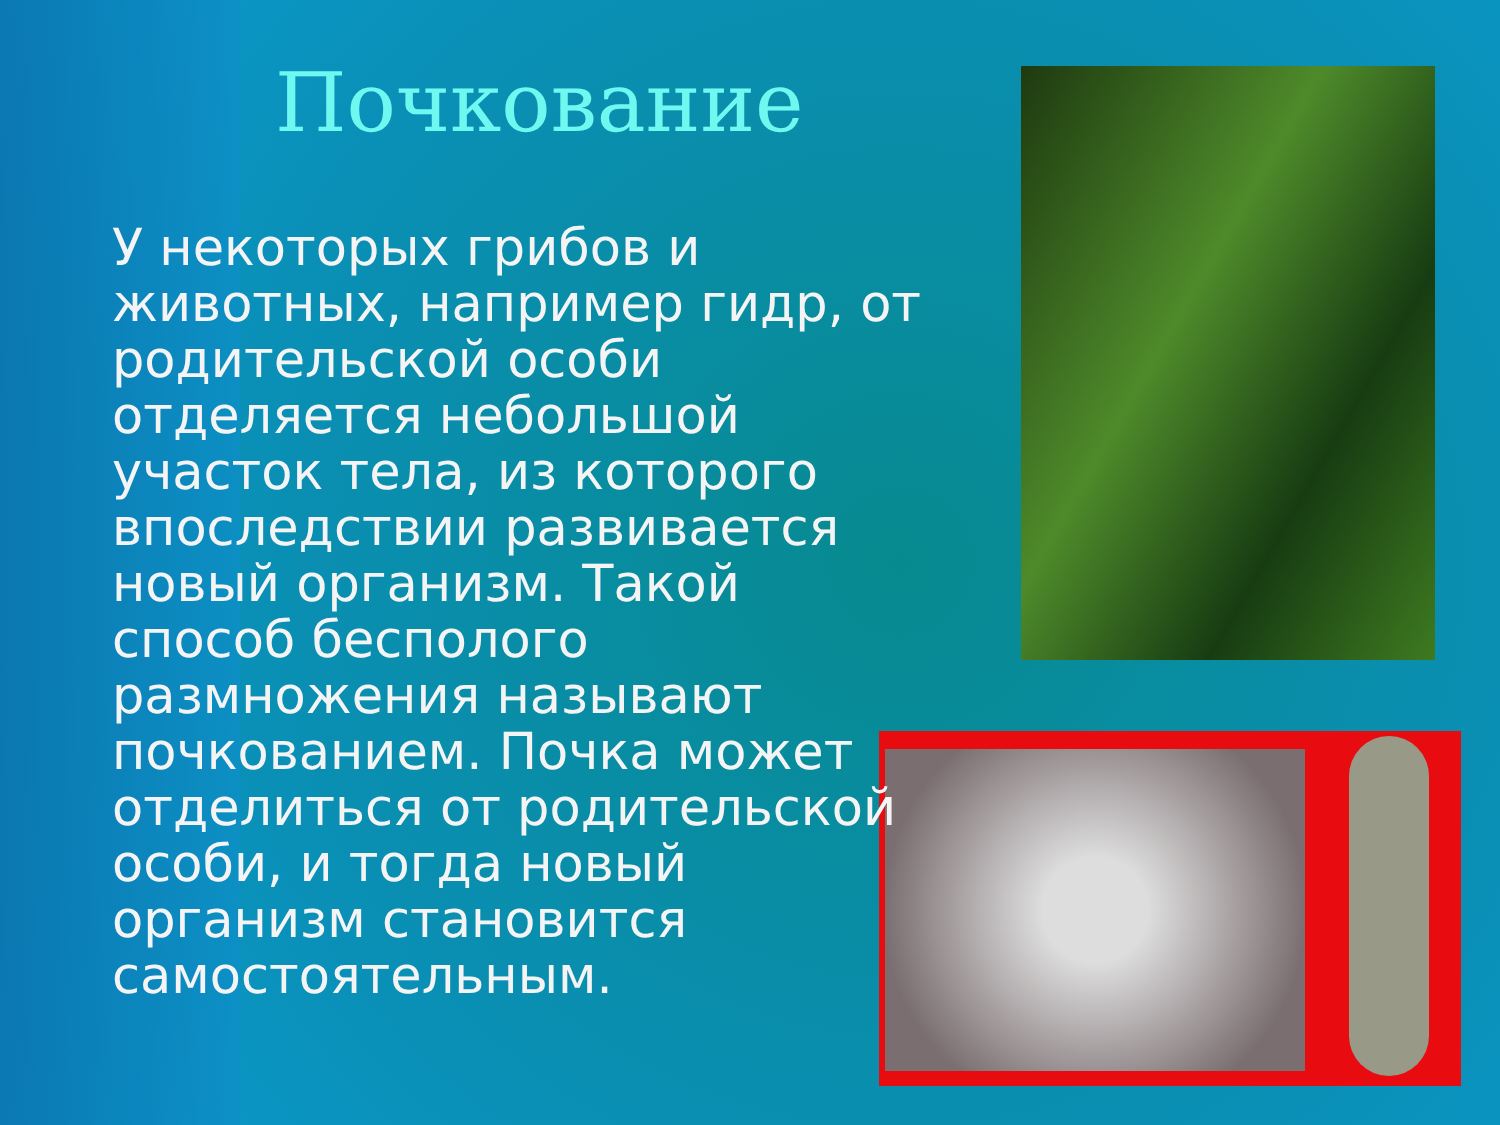Почкование
У некоторых грибов и животных, например гидр, от родительской особи отделяется небольшой участок тела, из которого впоследствии развивается новый организм. Такой способ бесполого размножения называют почкованием. Почка может отделиться от родительской особи, и тогда новый организм становится самостоятельным.